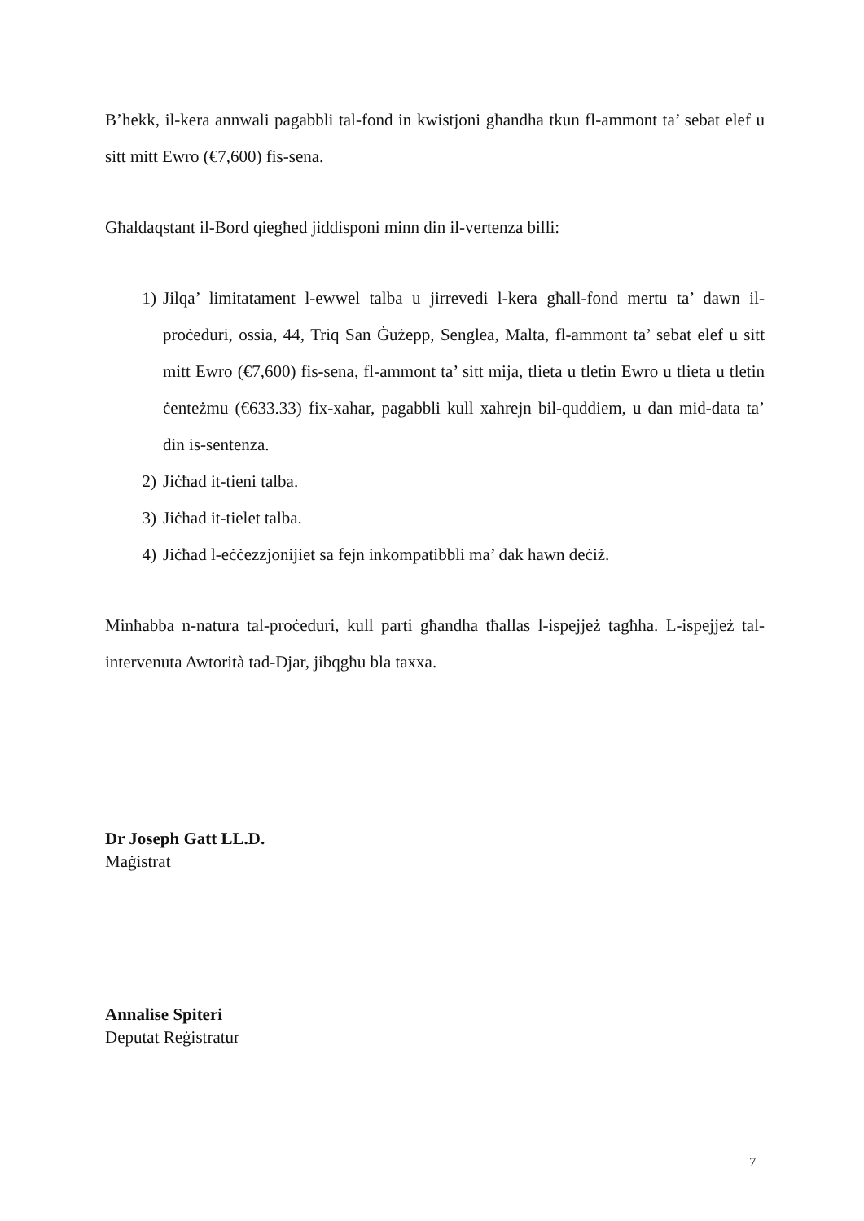B’hekk, il-kera annwali pagabbli tal-fond in kwistjoni għandha tkun fl-ammont ta’ sebat elef u sitt mitt Ewro (€7,600) fis-sena.
Għaldaqstant il-Bord qiegħed jiddisponi minn din il-vertenza billi:
1) Jilqa’ limitatament l-ewwel talba u jirrevedi l-kera għall-fond mertu ta’ dawn il-proċeduri, ossia, 44, Triq San Ġużepp, Senglea, Malta, fl-ammont ta’ sebat elef u sitt mitt Ewro (€7,600) fis-sena, fl-ammont ta’ sitt mija, tlieta u tletin Ewro u tlieta u tletin ċenteżmu (€633.33) fix-xahar, pagabbli kull xahrejn bil-quddiem, u dan mid-data ta’ din is-sentenza.
2) Jiċħad it-tieni talba.
3) Jiċħad it-tielet talba.
4) Jiċħad l-eċċezzjonijiet sa fejn inkompatibbli ma’ dak hawn deċiż.
Minħabba n-natura tal-proċeduri, kull parti għandha tħallas l-ispejjeż tagħha. L-ispejjeż tal-intervenuta Awtorità tad-Djar, jibqgħu bla taxxa.
Dr Joseph Gatt LL.D.
Maġistrat
Annalise Spiteri
Deputat Reġistratur
7